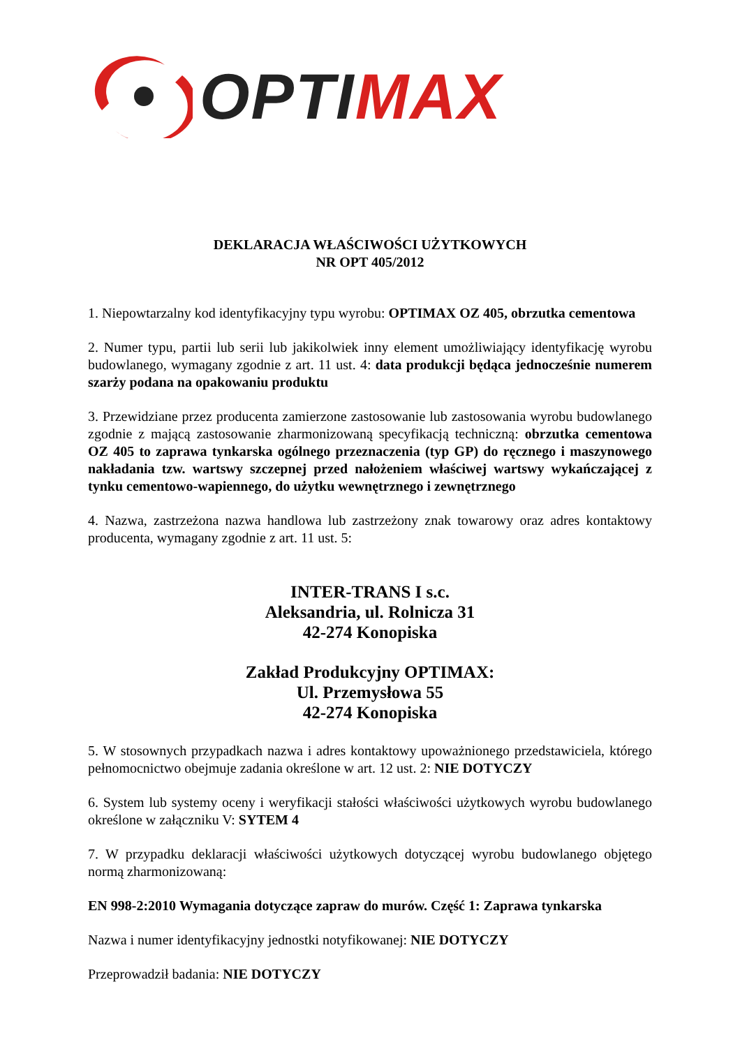OPTI MAX
DEKLARACJA WŁAŚCIWOŚCI UŻYTKOWYCH
NR OPT 405/2012
1. Niepowtarzalny kod identyfikacyjny typu wyrobu: OPTIMAX OZ 405, obrzutka cementowa
2. Numer typu, partii lub serii lub jakikolwiek inny element umożliwiający identyfikację wyrobu budowlanego, wymagany zgodnie z art. 11 ust. 4: data produkcji będąca jednocześnie numerem szarży podana na opakowaniu produktu
3. Przewidziane przez producenta zamierzone zastosowanie lub zastosowania wyrobu budowlanego zgodnie z mającą zastosowanie zharmonizowaną specyfikacją techniczną: obrzutka cementowa OZ 405 to zaprawa tynkarska ogólnego przeznaczenia (typ GP) do ręcznego i maszynowego nakładania tzw. wartswy szczepnej przed nałożeniem właściwej wartswy wykańczającej z tynku cementowo-wapiennego, do użytku wewnętrznego i zewnętrznego
4. Nazwa, zastrzeżona nazwa handlowa lub zastrzeżony znak towarowy oraz adres kontaktowy producenta, wymagany zgodnie z art. 11 ust. 5:
INTER-TRANS I s.c.
Aleksandria, ul. Rolnicza 31
42-274 Konopiska
Zakład Produkcyjny OPTIMAX:
Ul. Przemysłowa 55
42-274 Konopiska
5. W stosownych przypadkach nazwa i adres kontaktowy upoważnionego przedstawiciela, którego pełnomocnictwo obejmuje zadania określone w art. 12 ust. 2: NIE DOTYCZY
6. System lub systemy oceny i weryfikacji stałości właściwości użytkowych wyrobu budowlanego określone w załączniku V: SYTEM 4
7. W przypadku deklaracji właściwości użytkowych dotyczącej wyrobu budowlanego objętego normą zharmonizowaną:
EN 998-2:2010 Wymagania dotyczące zapraw do murów. Część 1: Zaprawa tynkarska
Nazwa i numer identyfikacyjny jednostki notyfikowanej: NIE DOTYCZY
Przeprowadził badania: NIE DOTYCZY